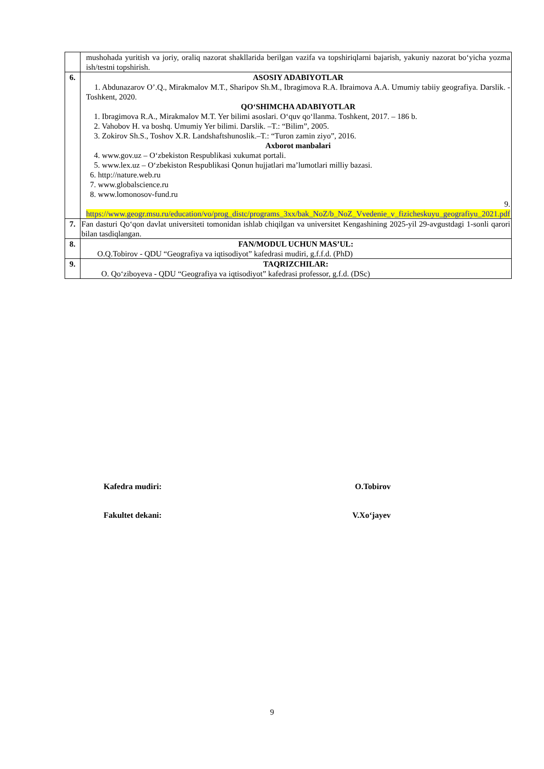| | mushohada yuritish va joriy, oraliq nazorat shakllarida berilgan vazifa va topshiriqlarni bajarish, yakuniy nazorat bo‘yicha yozma ish/testni topshirish. |
| 6. | ASOSIY ADABIYOTLAR 1. Abdunazarov O’.Q., Mirakmalov M.T., Sharipov Sh.M., Ibragimova R.A. Ibraimova A.A. Umumiy tabiiy geografiya. Darslik. -Toshkent, 2020. QO‘SHIMCHA ADABIYOTLAR 1. Ibragimova R.A., Mirakmalov M.T. Yer bilimi asoslari. O‘quv qo‘llanma. Toshkent, 2017. – 186 b. 2. Vahobov H. va boshq. Umumiy Yer bilimi. Darslik. –T.: “Bilim”, 2005. 3. Zokirov Sh.S., Toshov X.R. Landshaftshunoslik.–T.: “Turon zamin ziyo”, 2016. Axborot manbalari 4. www.gov.uz – O‘zbekiston Respublikasi xukumat portali. 5. www.lex.uz – O‘zbekiston Respublikasi Qonun hujjatlari ma’lumotlari milliy bazasi. 6. http://nature.web.ru 7. www.globalscience.ru 8. www.lomonosov-fund.ru 9. https://www.geogr.msu.ru/education/vo/prog_distc/programs_3xx/bak_NoZ/b_NoZ_Vvedenie_v_fizicheskuyu_geografiyu_2021.pdf |
| 7. | Fan dasturi Qo‘qon davlat universiteti tomonidan ishlab chiqilgan va universitet Kengashining 2025-yil 29-avgustdagi 1-sonli qarori bilan tasdiqlangan. |
| 8. | FAN/MODUL UCHUN MAS’UL: O.Q.Tobirov - QDU “Geografiya va iqtisodiyot” kafedrasi mudiri, g.f.f.d. (PhD) |
| 9. | TAQRIZCHILAR: O. Qo‘ziboyeva - QDU “Geografiya va iqtisodiyot” kafedrasi professor, g.f.d. (DSc) |
Kafedra mudiri: O.Tobirov
Fakultet dekani: V.Xo‘jayev
9